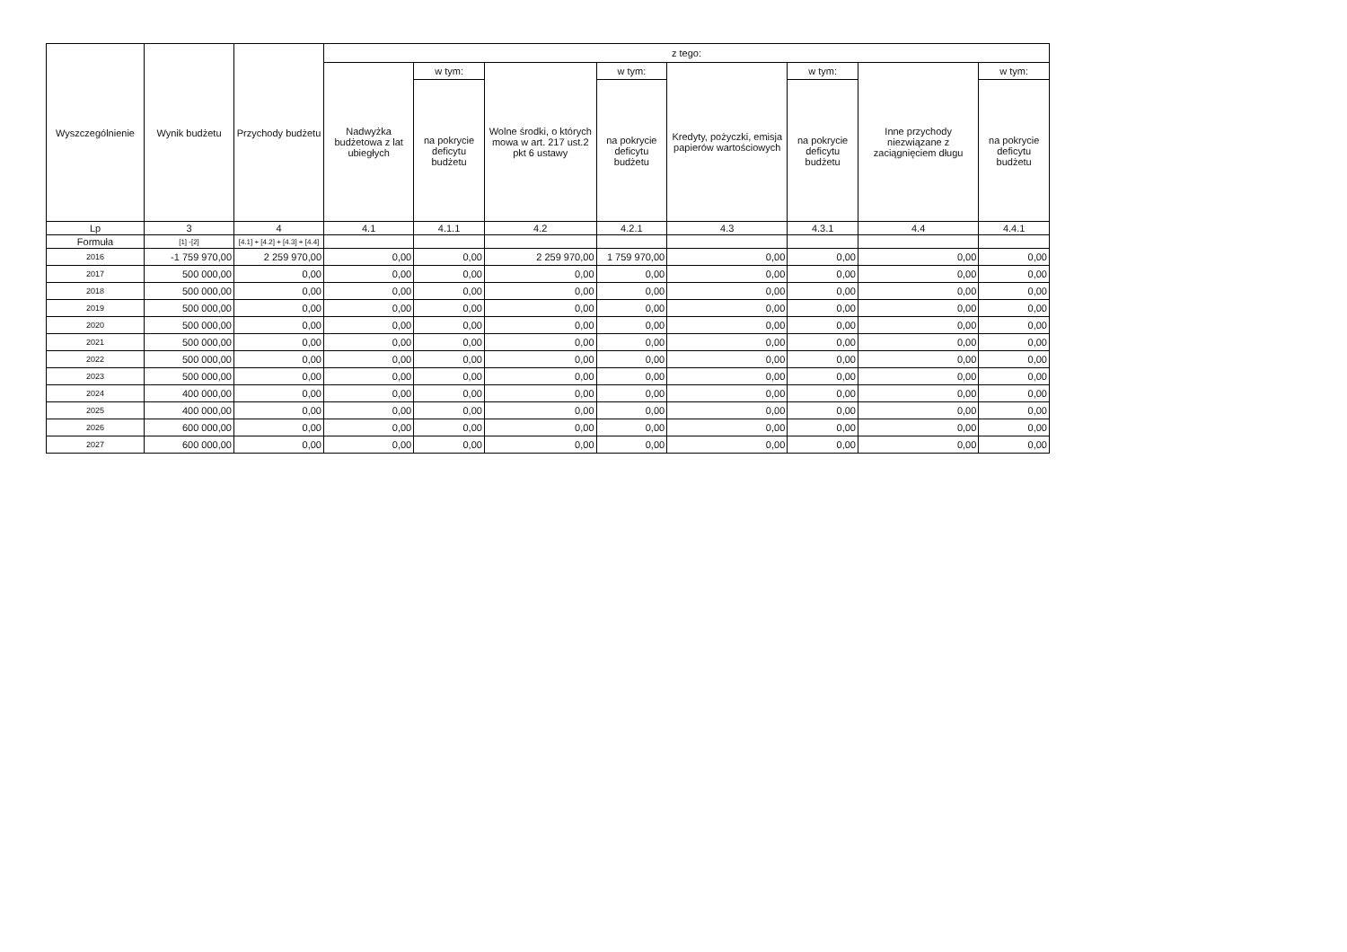| Wyszczególnienie | Wynik budżetu | Przychody budżetu | z tego: | | | | | | | |
| --- | --- | --- | --- | --- | --- | --- | --- | --- | --- | --- |
| | | | Nadwyżka budżetowa z lat ubiegłych | w tym: | Wolne środki, o których mowa w art. 217 ust.2 pkt 6 ustawy | w tym: | Kredyty, pożyczki, emisja papierów wartościowych | w tym: | Inne przychody niezwiązane z zaciągnięciem długu | w tym: |
| | | | | na pokrycie deficytu budżetu | | na pokrycie deficytu budżetu | | na pokrycie deficytu budżetu | | na pokrycie deficytu budżetu |
| Lp | 3 | 4 | 4.1 | 4.1.1 | 4.2 | 4.2.1 | 4.3 | 4.3.1 | 4.4 | 4.4.1 |
| Formuła | [1] -[2] | [4.1] + [4.2] + [4.3] + [4.4] | | | | | | | | |
| 2016 | -1 759 970,00 | 2 259 970,00 | 0,00 | 0,00 | 2 259 970,00 | 1 759 970,00 | 0,00 | 0,00 | 0,00 | 0,00 |
| 2017 | 500 000,00 | 0,00 | 0,00 | 0,00 | 0,00 | 0,00 | 0,00 | 0,00 | 0,00 | 0,00 |
| 2018 | 500 000,00 | 0,00 | 0,00 | 0,00 | 0,00 | 0,00 | 0,00 | 0,00 | 0,00 | 0,00 |
| 2019 | 500 000,00 | 0,00 | 0,00 | 0,00 | 0,00 | 0,00 | 0,00 | 0,00 | 0,00 | 0,00 |
| 2020 | 500 000,00 | 0,00 | 0,00 | 0,00 | 0,00 | 0,00 | 0,00 | 0,00 | 0,00 | 0,00 |
| 2021 | 500 000,00 | 0,00 | 0,00 | 0,00 | 0,00 | 0,00 | 0,00 | 0,00 | 0,00 | 0,00 |
| 2022 | 500 000,00 | 0,00 | 0,00 | 0,00 | 0,00 | 0,00 | 0,00 | 0,00 | 0,00 | 0,00 |
| 2023 | 500 000,00 | 0,00 | 0,00 | 0,00 | 0,00 | 0,00 | 0,00 | 0,00 | 0,00 | 0,00 |
| 2024 | 400 000,00 | 0,00 | 0,00 | 0,00 | 0,00 | 0,00 | 0,00 | 0,00 | 0,00 | 0,00 |
| 2025 | 400 000,00 | 0,00 | 0,00 | 0,00 | 0,00 | 0,00 | 0,00 | 0,00 | 0,00 | 0,00 |
| 2026 | 600 000,00 | 0,00 | 0,00 | 0,00 | 0,00 | 0,00 | 0,00 | 0,00 | 0,00 | 0,00 |
| 2027 | 600 000,00 | 0,00 | 0,00 | 0,00 | 0,00 | 0,00 | 0,00 | 0,00 | 0,00 | 0,00 |